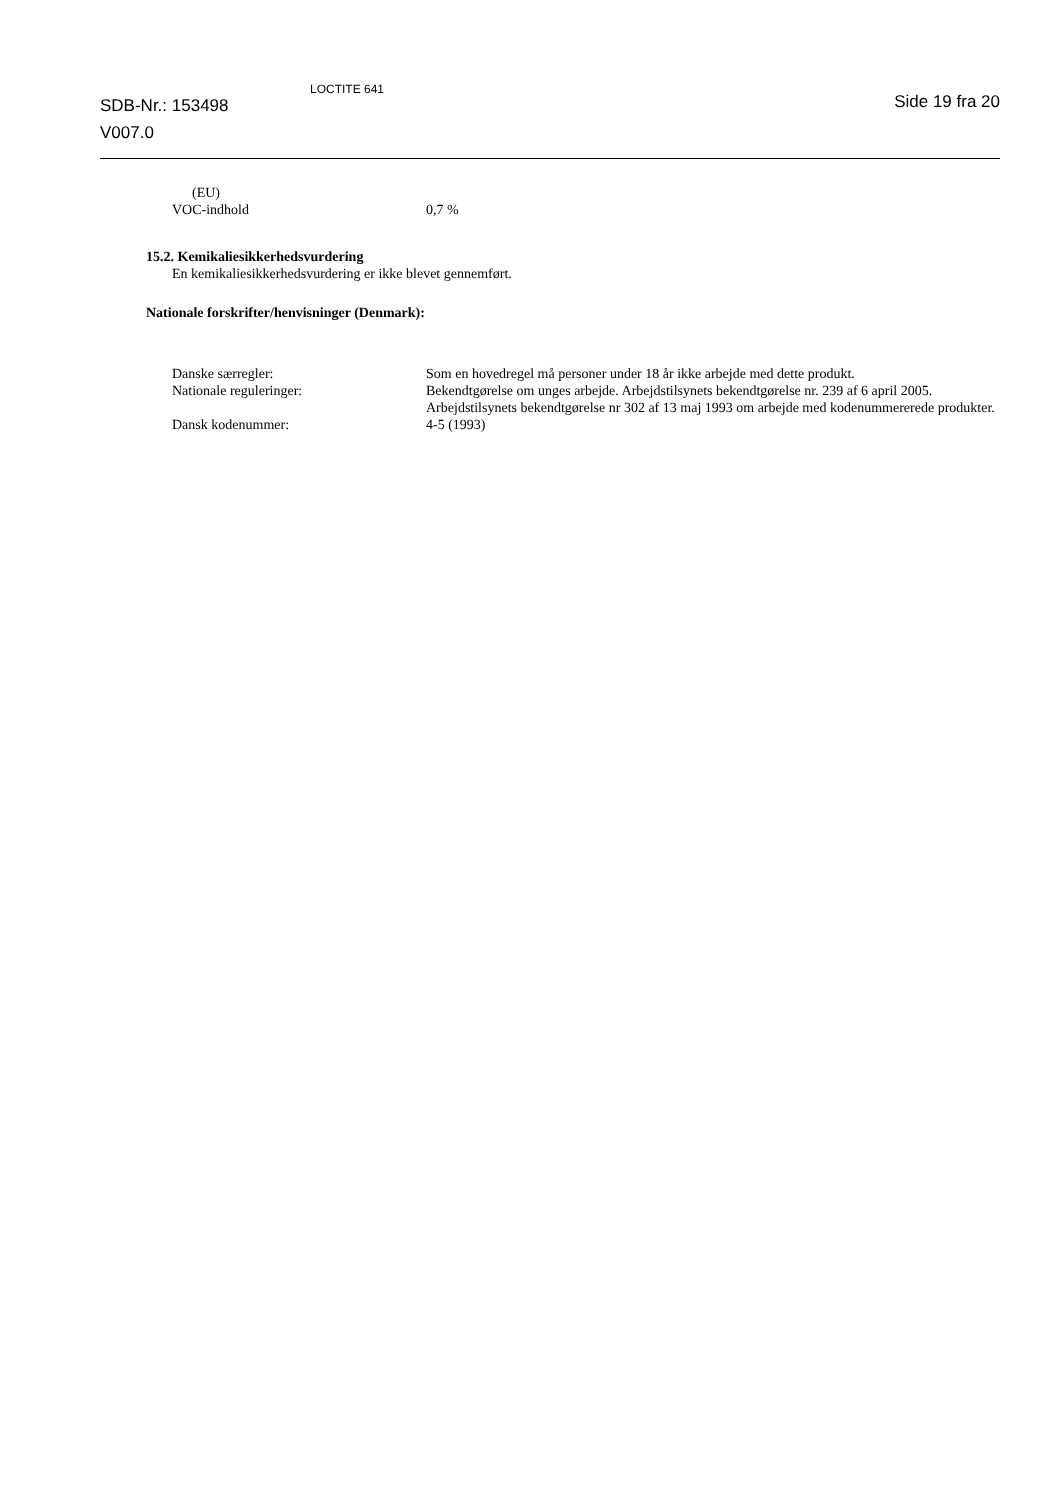SDB-Nr.: 153498
V007.0
LOCTITE 641
Side 19 fra 20
(EU)
VOC-indhold 0,7 %
15.2. Kemikaliesikkerhedsvurdering
En kemikaliesikkerhedsvurdering er ikke blevet gennemført.
Nationale forskrifter/henvisninger (Denmark):
Danske særregler: Som en hovedregel må personer under 18 år ikke arbejde med dette produkt.
Nationale reguleringer: Bekendtgørelse om unges arbejde. Arbejdstilsynets bekendtgørelse nr. 239 af 6 april 2005.
Arbejdstilsynets bekendtgørelse nr 302 af 13 maj 1993 om arbejde med kodenummererede produkter.
Dansk kodenummer: 4-5 (1993)